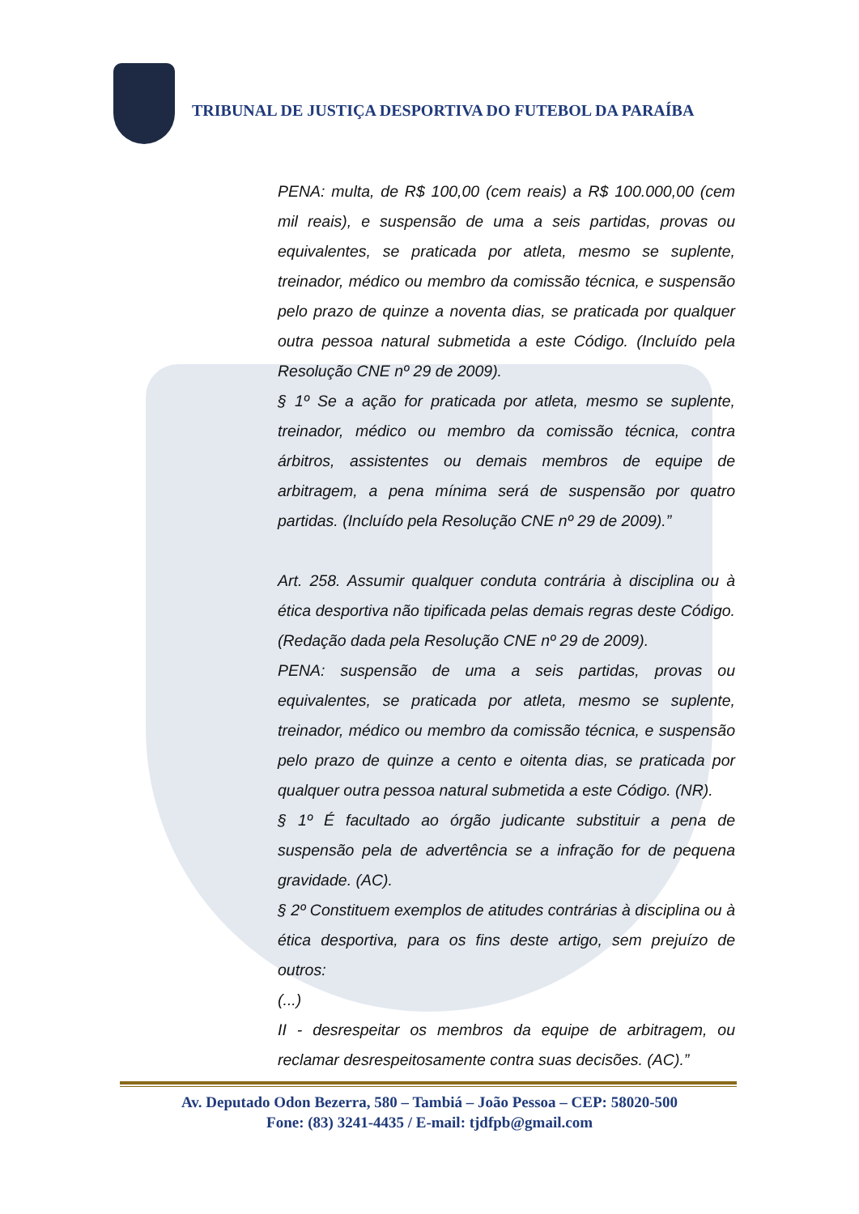TRIBUNAL DE JUSTIÇA DESPORTIVA DO FUTEBOL DA PARAÍBA
PENA: multa, de R$ 100,00 (cem reais) a R$ 100.000,00 (cem mil reais), e suspensão de uma a seis partidas, provas ou equivalentes, se praticada por atleta, mesmo se suplente, treinador, médico ou membro da comissão técnica, e suspensão pelo prazo de quinze a noventa dias, se praticada por qualquer outra pessoa natural submetida a este Código. (Incluído pela Resolução CNE nº 29 de 2009).
§ 1º Se a ação for praticada por atleta, mesmo se suplente, treinador, médico ou membro da comissão técnica, contra árbitros, assistentes ou demais membros de equipe de arbitragem, a pena mínima será de suspensão por quatro partidas. (Incluído pela Resolução CNE nº 29 de 2009).”
Art. 258. Assumir qualquer conduta contrária à disciplina ou à ética desportiva não tipificada pelas demais regras deste Código. (Redação dada pela Resolução CNE nº 29 de 2009).
PENA: suspensão de uma a seis partidas, provas ou equivalentes, se praticada por atleta, mesmo se suplente, treinador, médico ou membro da comissão técnica, e suspensão pelo prazo de quinze a cento e oitenta dias, se praticada por qualquer outra pessoa natural submetida a este Código. (NR).
§ 1º É facultado ao órgão judicante substituir a pena de suspensão pela de advertência se a infração for de pequena gravidade. (AC).
§ 2º Constituem exemplos de atitudes contrárias à disciplina ou à ética desportiva, para os fins deste artigo, sem prejuízo de outros:
(...)
II - desrespeitar os membros da equipe de arbitragem, ou reclamar desrespeitosamente contra suas decisões. (AC).”
Av. Deputado Odon Bezerra, 580 – Tambiá – João Pessoa – CEP: 58020-500
Fone: (83) 3241-4435 / E-mail: tjdfpb@gmail.com